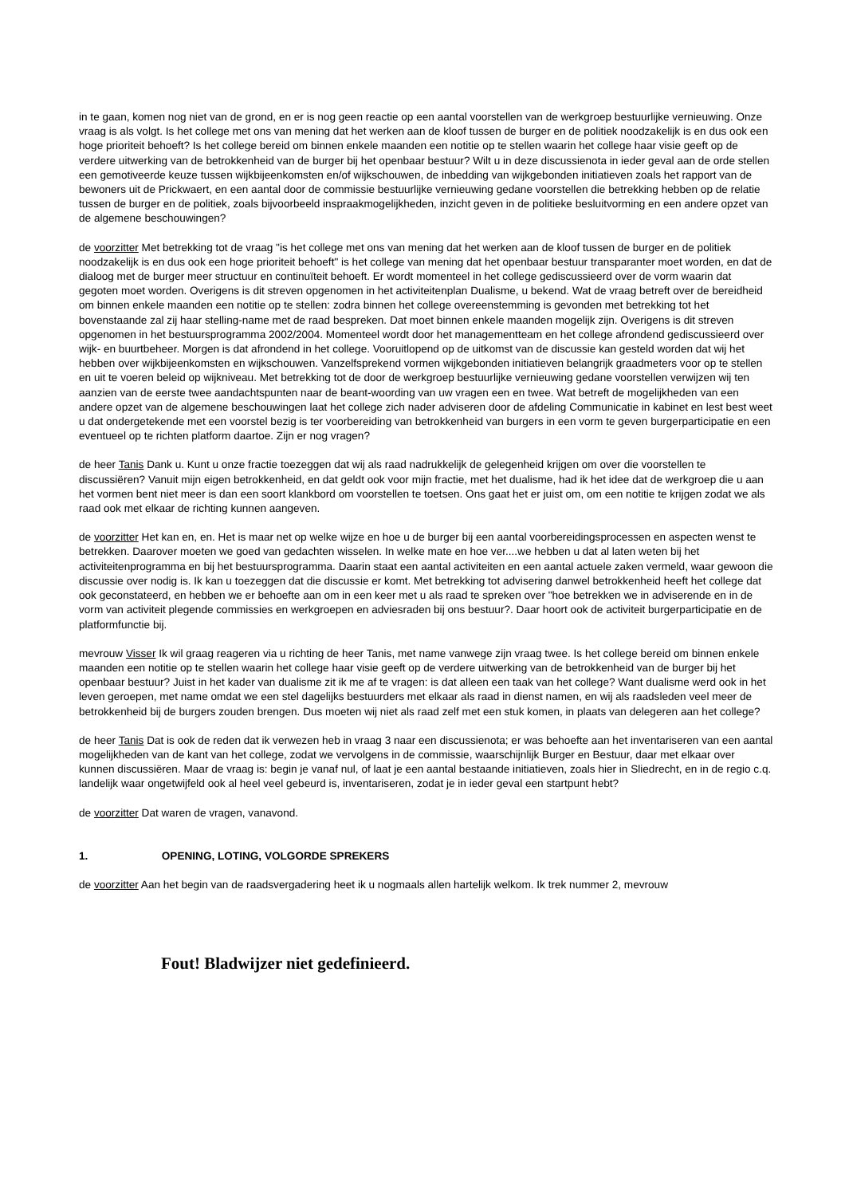in te gaan, komen nog niet van de grond, en er is nog geen reactie op een aantal voorstellen van de werkgroep bestuurlijke vernieuwing. Onze vraag is als volgt. Is het college met ons van mening dat het werken aan de kloof tussen de burger en de politiek noodzakelijk is en dus ook een hoge prioriteit behoeft? Is het college bereid om binnen enkele maanden een notitie op te stellen waarin het college haar visie geeft op de verdere uitwerking van de betrokkenheid van de burger bij het openbaar bestuur? Wilt u in deze discussienota in ieder geval aan de orde stellen een gemotiveerde keuze tussen wijkbijeenkomsten en/of wijkschouwen, de inbedding van wijkgebonden initiatieven zoals het rapport van de bewoners uit de Prickwaert, en een aantal door de commissie bestuurlijke vernieuwing gedane voorstellen die betrekking hebben op de relatie tussen de burger en de politiek, zoals bijvoorbeeld inspraakmogelijkheden, inzicht geven in de politieke besluitvorming en een andere opzet van de algemene beschouwingen?
de voorzitter Met betrekking tot de vraag "is het college met ons van mening dat het werken aan de kloof tussen de burger en de politiek noodzakelijk is en dus ook een hoge prioriteit behoeft" is het college van mening dat het openbaar bestuur transparanter moet worden, en dat de dialoog met de burger meer structuur en continuïteit behoeft. Er wordt momenteel in het college gediscussieerd over de vorm waarin dat gegoten moet worden. Overigens is dit streven opgenomen in het activiteitenplan Dualisme, u bekend. Wat de vraag betreft over de bereidheid om binnen enkele maanden een notitie op te stellen: zodra binnen het college overeenstemming is gevonden met betrekking tot het bovenstaande zal zij haar stelling-name met de raad bespreken. Dat moet binnen enkele maanden mogelijk zijn. Overigens is dit streven opgenomen in het bestuursprogramma 2002/2004. Momenteel wordt door het managementteam en het college afrondend gediscussieerd over wijk- en buurtbeheer. Morgen is dat afrondend in het college. Vooruitlopend op de uitkomst van de discussie kan gesteld worden dat wij het hebben over wijkbijeenkomsten en wijkschouwen. Vanzelfsprekend vormen wijkgebonden initiatieven belangrijk graadmeters voor op te stellen en uit te voeren beleid op wijkniveau. Met betrekking tot de door de werkgroep bestuurlijke vernieuwing gedane voorstellen verwijzen wij ten aanzien van de eerste twee aandachtspunten naar de beant-woording van uw vragen een en twee. Wat betreft de mogelijkheden van een andere opzet van de algemene beschouwingen laat het college zich nader adviseren door de afdeling Communicatie in kabinet en lest best weet u dat ondergetekende met een voorstel bezig is ter voorbereiding van betrokkenheid van burgers in een vorm te geven burgerparticipatie en een eventueel op te richten platform daartoe. Zijn er nog vragen?
de heer Tanis Dank u. Kunt u onze fractie toezeggen dat wij als raad nadrukkelijk de gelegenheid krijgen om over die voorstellen te discussiëren? Vanuit mijn eigen betrokkenheid, en dat geldt ook voor mijn fractie, met het dualisme, had ik het idee dat de werkgroep die u aan het vormen bent niet meer is dan een soort klankbord om voorstellen te toetsen. Ons gaat het er juist om, om een notitie te krijgen zodat we als raad ook met elkaar de richting kunnen aangeven.
de voorzitter Het kan en, en. Het is maar net op welke wijze en hoe u de burger bij een aantal voorbereidingsprocessen en aspecten wenst te betrekken. Daarover moeten we goed van gedachten wisselen. In welke mate en hoe ver....we hebben u dat al laten weten bij het activiteitenprogramma en bij het bestuursprogramma. Daarin staat een aantal activiteiten en een aantal actuele zaken vermeld, waar gewoon die discussie over nodig is. Ik kan u toezeggen dat die discussie er komt. Met betrekking tot advisering danwel betrokkenheid heeft het college dat ook geconstateerd, en hebben we er behoefte aan om in een keer met u als raad te spreken over "hoe betrekken we in adviserende en in de vorm van activiteit plegende commissies en werkgroepen en adviesraden bij ons bestuur?. Daar hoort ook de activiteit burgerparticipatie en de platformfunctie bij.
mevrouw Visser Ik wil graag reageren via u richting de heer Tanis, met name vanwege zijn vraag twee. Is het college bereid om binnen enkele maanden een notitie op te stellen waarin het college haar visie geeft op de verdere uitwerking van de betrokkenheid van de burger bij het openbaar bestuur? Juist in het kader van dualisme zit ik me af te vragen: is dat alleen een taak van het college? Want dualisme werd ook in het leven geroepen, met name omdat we een stel dagelijks bestuurders met elkaar als raad in dienst namen, en wij als raadsleden veel meer de betrokkenheid bij de burgers zouden brengen. Dus moeten wij niet als raad zelf met een stuk komen, in plaats van delegeren aan het college?
de heer Tanis Dat is ook de reden dat ik verwezen heb in vraag 3 naar een discussienota; er was behoefte aan het inventariseren van een aantal mogelijkheden van de kant van het college, zodat we vervolgens in de commissie, waarschijnlijk Burger en Bestuur, daar met elkaar over kunnen discussiëren. Maar de vraag is: begin je vanaf nul, of laat je een aantal bestaande initiatieven, zoals hier in Sliedrecht, en in de regio c.q. landelijk waar ongetwijfeld ook al heel veel gebeurd is, inventariseren, zodat je in ieder geval een startpunt hebt?
de voorzitter Dat waren de vragen, vanavond.
1. OPENING, LOTING, VOLGORDE SPREKERS
de voorzitter Aan het begin van de raadsvergadering heet ik u nogmaals allen hartelijk welkom. Ik trek nummer 2, mevrouw
Fout! Bladwijzer niet gedefinieerd.